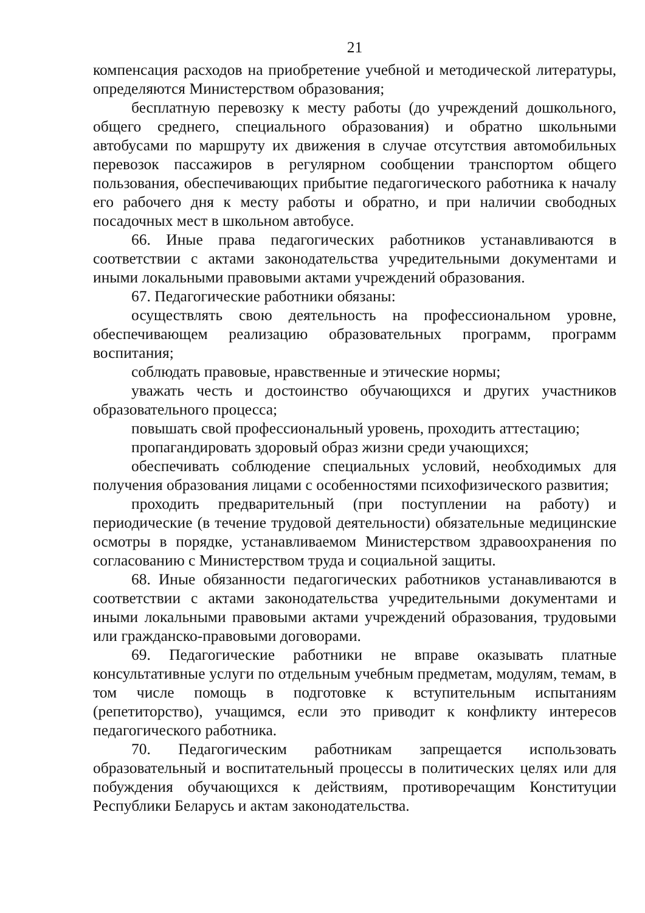21
компенсация расходов на приобретение учебной и методической литературы, определяются Министерством образования;
бесплатную перевозку к месту работы (до учреждений дошкольного, общего среднего, специального образования) и обратно школьными автобусами по маршруту их движения в случае отсутствия автомобильных перевозок пассажиров в регулярном сообщении транспортом общего пользования, обеспечивающих прибытие педагогического работника к началу его рабочего дня к месту работы и обратно, и при наличии свободных посадочных мест в школьном автобусе.
66. Иные права педагогических работников устанавливаются в соответствии с актами законодательства учредительными документами и иными локальными правовыми актами учреждений образования.
67. Педагогические работники обязаны:
осуществлять свою деятельность на профессиональном уровне, обеспечивающем реализацию образовательных программ, программ воспитания;
соблюдать правовые, нравственные и этические нормы;
уважать честь и достоинство обучающихся и других участников образовательного процесса;
повышать свой профессиональный уровень, проходить аттестацию;
пропагандировать здоровый образ жизни среди учающихся;
обеспечивать соблюдение специальных условий, необходимых для получения образования лицами с особенностями психофизического развития;
проходить предварительный (при поступлении на работу) и периодические (в течение трудовой деятельности) обязательные медицинские осмотры в порядке, устанавливаемом Министерством здравоохранения по согласованию с Министерством труда и социальной защиты.
68. Иные обязанности педагогических работников устанавливаются в соответствии с актами законодательства учредительными документами и иными локальными правовыми актами учреждений образования, трудовыми или гражданско-правовыми договорами.
69. Педагогические работники не вправе оказывать платные консультативные услуги по отдельным учебным предметам, модулям, темам, в том числе помощь в подготовке к вступительным испытаниям (репетиторство), учащимся, если это приводит к конфликту интересов педагогического работника.
70. Педагогическим работникам запрещается использовать образовательный и воспитательный процессы в политических целях или для побуждения обучающихся к действиям, противоречащим Конституции Республики Беларусь и актам законодательства.